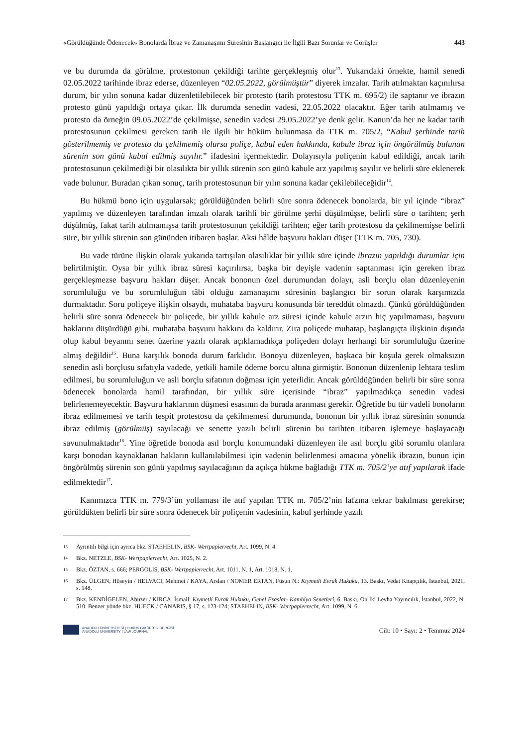«Görüldüğünde Ödenecek» Bonolarda İbraz ve Zamanaşımı Süresinin Başlangıcı ile İlgili Bazı Sorunlar ve Görüşler 443
ve bu durumda da görülme, protestonun çekildiği tarihte gerçekleşmiş olur<sup>13</sup>. Yukarıdaki örnekte, hamil senedi 02.05.2022 tarihinde ibraz ederse, düzenleyen “02.05.2022, görülmüştür” diyerek imzalar. Tarih atılmaktan kaçınılırsa durum, bir yılın sonuna kadar düzenletilebilecek bir protesto (tarih protestosu TTK m. 695/2) ile saptanır ve ibrazın protesto günü yapıldığı ortaya çıkar. İlk durumda senedin vadesi, 22.05.2022 olacaktır. Eğer tarih atılmamış ve protesto da örneğin 09.05.2022’de çekilmişse, senedin vadesi 29.05.2022’ye denk gelir. Kanun’da her ne kadar tarih protestosunun çekilmesi gereken tarih ile ilgili bir hüküm bulunmasa da TTK m. 705/2, “Kabul şerhinde tarih gösterilmemiş ve protesto da çekilmemiş olursa poliçe, kabul eden hakkında, kabule ibraz için öngörülmüş bulunan sürenin son günü kabul edilmiş sayılır.” ifadesini içermektedir. Dolayısıyla poliçenin kabul edildiği, ancak tarih protestosunun çekilmediği bir olasılıkta bir yıllık sürenin son günü kabule arz yapılmış sayılır ve belirli süre eklenerek vade bulunur. Buradan çıkan sonuç, tarih protestosunun bir yılın sonuna kadar çekilebileceğidir<sup>14</sup>.
Bu hükmü bono için uygularsak; görüldüğünden belirli süre sonra ödenecek bonolarda, bir yıl içinde “ibraz” yapılmış ve düzenleyen tarafından imzalı olarak tarihli bir görülme şerhi düşülmüşse, belirli süre o tarihten; şerh düşülmüş, fakat tarih atılmamışsa tarih protestosunun çekildiği tarihten; eğer tarih protestosu da çekilmemişse belirli süre, bir yıllık sürenin son gününden itibaren başlar. Aksi hâlde başvuru hakları düşer (TTK m. 705, 730).
Bu vade türüne ilişkin olarak yukarıda tartışılan olasılıklar bir yıllık süre içinde ibrazın yapıldığı durumlar için belirtilmiştir. Oysa bir yıllık ibraz süresi kaçırılırsa, başka bir deyişle vadenin saptanması için gereken ibraz gerçekleşmezse başvuru hakları düşer. Ancak bononun özel durumundan dolayı, asli borçlu olan düzenleyenin sorumluluğu ve bu sorumluluğun tâbi olduğu zamanaşımı süresinin başlangıcı bir sorun olarak karşımızda durmaktadır. Soru poliçeye ilişkin olsaydı, muhataba başvuru konusunda bir tereddüt olmazdı. Çünkü görüldüğünden belirli süre sonra ödenecek bir poliçede, bir yıllık kabule arz süresi içinde kabule arzın hiç yapılmaması, başvuru haklarını düşürdüğü gibi, muhataba başvuru hakkını da kaldırır. Zira poliçede muhatap, başlangıçta ilişkinin dışında olup kabul beyanını senet üzerine yazılı olarak açıklamadıkça poliçeden dolayı herhangi bir sorumluluğu üzerine almış değildir<sup>15</sup>. Buna karşılık bonoda durum farklıdır. Bonoyu düzenleyen, başkaca bir koşula gerek olmaksızın senedin asli borçlusu sıfatıyla vadede, yetkili hamile ödeme borcu altına girmiştir. Bononun düzenlenip lehtara teslim edilmesi, bu sorumluluğun ve asli borçlu sıfatının doğması için yeterlidir. Ancak görüldüğünden belirli bir süre sonra ödenecek bonolarda hamil tarafından, bir yıllık süre içerisinde “ibraz” yapılmadıkça senedin vadesi belirlenemeyecektir. Başvuru haklarının düşmesi esasının da burada aranması gerekir. Öğretide bu tür vadeli bonoların ibraz edilmemesi ve tarih tespit protestosu da çekilmemesi durumunda, bononun bir yıllık ibraz süresinin sonunda ibraz edilmiş (görülmüş) sayılacağı ve senette yazılı belirli sürenin bu tarihten itibaren işlemeye başlayacağı savunulmaktadır<sup>16</sup>. Yine öğretide bonoda asıl borçlu konumundaki düzenleyen ile asıl borçlu gibi sorumlu olanlara karşı bonodan kaynaklanan hakların kullanılabilmesi için vadenin belirlenmesi amacına yönelik ibrazın, bunun için öngörülmüş sürenin son günü yapılmış sayılacağının da açıkça hükme bağladığı TTK m. 705/2’ye atıf yapılarak ifade edilmektedir<sup>17</sup>.
Kanımızca TTK m. 779/3’ün yollaması ile atıf yapılan TTK m. 705/2’nin lafzına tekrar bakılması gerekirse; görüldükten belirli bir süre sonra ödenecek bir poliçenin vadesinin, kabul şerhinde yazılı
13 Ayrıntılı bilgi için ayrıca bkz. STAEHELIN, BSK- Wertpapierrecht, Art. 1099, N. 4.
14 Bkz. NETZLE, BSK- Wertpapierrecht, Art. 1025, N. 2.
15 Bkz. ÖZTAN, s. 666; PERGOLIS, BSK- Wertpapierrecht, Art. 1011, N. 1, Art. 1018, N. 1.
16 Bkz. ÜLGEN, Hüseyin / HELVACI, Mehmet / KAYA, Arslan / NOMER ERTAN, Füsun N.: Kıymetli Evrak Hukuku, 13. Baskı, Vedat Kitapçılık, İstanbul, 2021, s. 148.
17 Bkz. KENDİGELEN, Abuzer / KIRCA, İsmail: Kıymetli Evrak Hukuku, Genel Esaslar- Kambiyo Senetleri, 6. Baskı, On İki Levha Yayıncılık, İstanbul, 2022, N. 510. Benzer yönde bkz. HUECK / CANARIS, § 17, s. 123-124; STAEHELIN, BSK- Wertpapierrecht, Art. 1099, N. 6.
ANADOLU ÜNİVERSİTESİ | HUKUK FAKÜLTESİ DERGİSİ
ANADOLU UNIVERSITY | LAW JOURNAL
Cilt: 10 • Sayı: 2 • Temmuz 2024